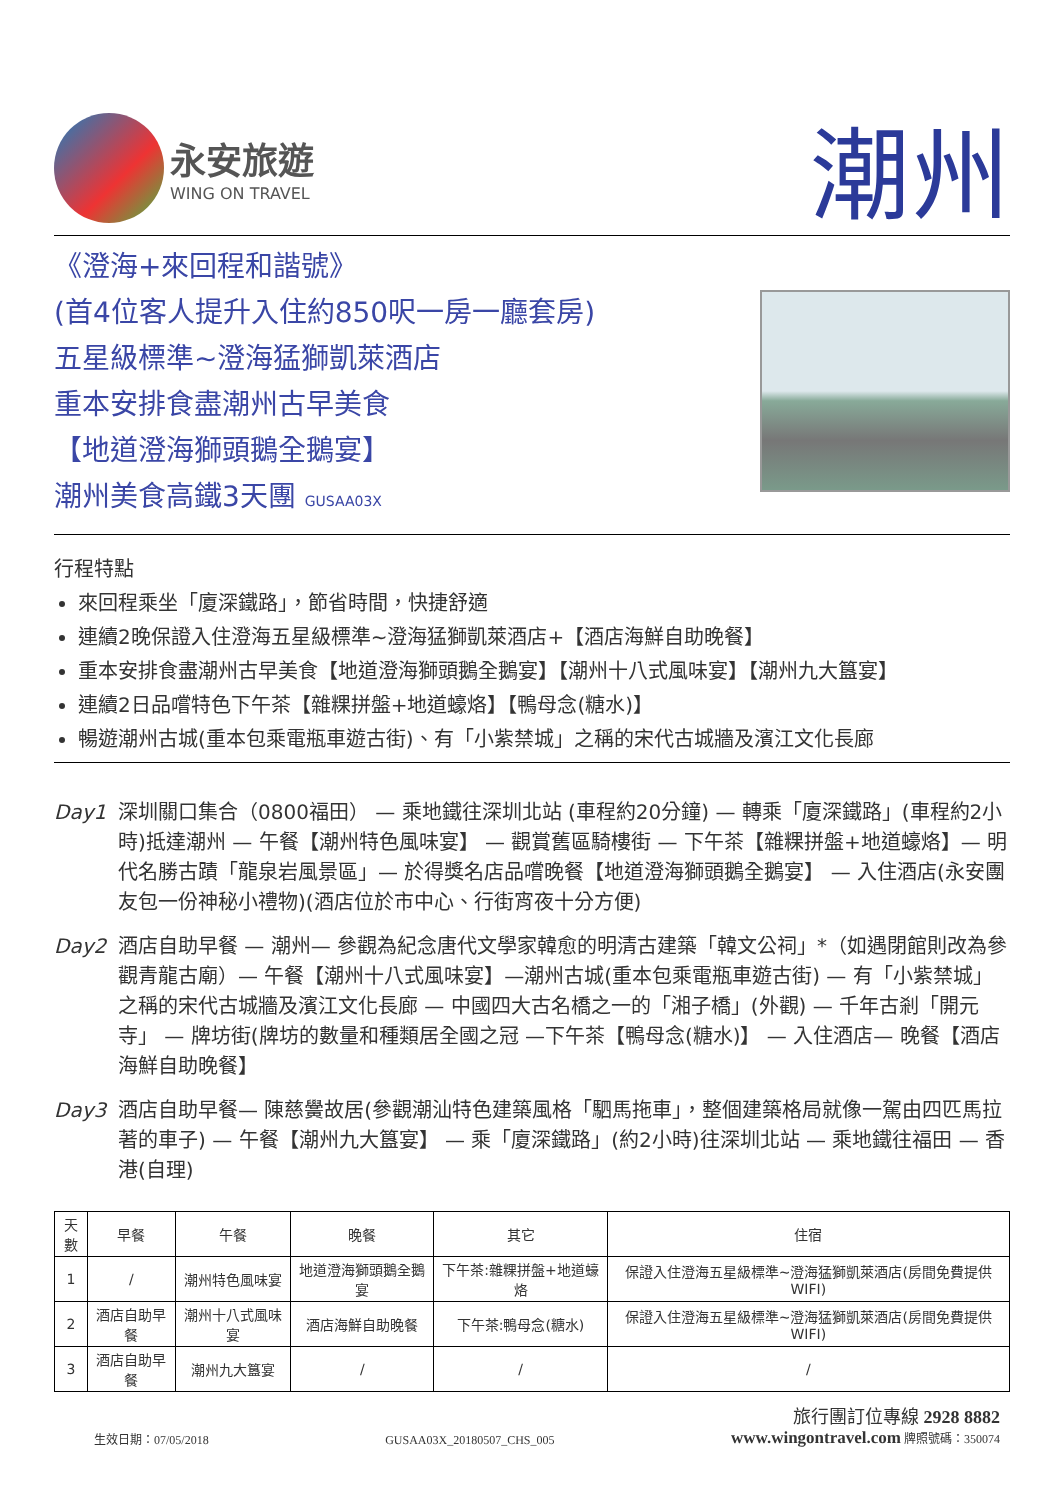永安旅遊
WING ON TRAVEL
潮州
《澄海+來回程和諧號》
(首4位客人提升入住約850呎一房一廳套房)
五星級標準~澄海猛獅凱萊酒店
重本安排食盡潮州古早美食
【地道澄海獅頭鵝全鵝宴】
潮州美食高鐵3天團 GUSAA03X
行程特點
來回程乘坐「廈深鐵路」，節省時間，快捷舒適
連續2晚保證入住澄海五星級標準~澄海猛獅凱萊酒店+【酒店海鮮自助晚餐】
重本安排食盡潮州古早美食【地道澄海獅頭鵝全鵝宴】【潮州十八式風味宴】【潮州九大簋宴】
連續2日品嚐特色下午茶【雜粿拼盤+地道蠔烙】【鴨母念(糖水)】
暢遊潮州古城(重本包乘電瓶車遊古街)、有「小紫禁城」之稱的宋代古城牆及濱江文化長廊
Day1 深圳關口集合（0800福田） — 乘地鐵往深圳北站 (車程約20分鐘) — 轉乘「廈深鐵路」(車程約2小時)抵達潮州 — 午餐【潮州特色風味宴】 — 觀賞舊區騎樓街 — 下午茶【雜粿拼盤+地道蠔烙】— 明代名勝古蹟「龍泉岩風景區」— 於得獎名店品嚐晚餐【地道澄海獅頭鵝全鵝宴】 — 入住酒店(永安團友包一份神秘小禮物)(酒店位於市中心、行街宵夜十分方便)
Day2 酒店自助早餐 — 潮州— 參觀為紀念唐代文學家韓愈的明清古建築「韓文公祠」*（如遇閉館則改為參觀青龍古廟）— 午餐【潮州十八式風味宴】—潮州古城(重本包乘電瓶車遊古街) — 有「小紫禁城」之稱的宋代古城牆及濱江文化長廊 — 中國四大古名橋之一的「湘子橋」(外觀) — 千年古剎「開元寺」 — 牌坊街(牌坊的數量和種類居全國之冠 —下午茶【鴨母念(糖水)】 — 入住酒店— 晚餐【酒店海鮮自助晚餐】
Day3 酒店自助早餐— 陳慈黌故居(參觀潮汕特色建築風格「駟馬拖車」，整個建築格局就像一駕由四匹馬拉著的車子) — 午餐【潮州九大簋宴】 — 乘「廈深鐵路」(約2小時)往深圳北站 — 乘地鐵往福田 — 香港(自理)
| 天數 | 早餐 | 午餐 | 晚餐 | 其它 | 住宿 |
| --- | --- | --- | --- | --- | --- |
| 1 | / | 潮州特色風味宴 | 地道澄海獅頭鵝全鵝宴 | 下午茶:雜粿拼盤+地道蠔烙 | 保證入住澄海五星級標準~澄海猛獅凱萊酒店(房間免費提供WIFI) |
| 2 | 酒店自助早餐 | 潮州十八式風味宴 | 酒店海鮮自助晚餐 | 下午茶:鴨母念(糖水) | 保證入住澄海五星級標準~澄海猛獅凱萊酒店(房間免費提供WIFI) |
| 3 | 酒店自助早餐 | 潮州九大簋宴 | / | / | / |
生效日期：07/05/2018 GUSAA03X_20180507_CHS_005
旅行團訂位專線 2928 8882
www.wingontravel.com 牌照號碼：350074